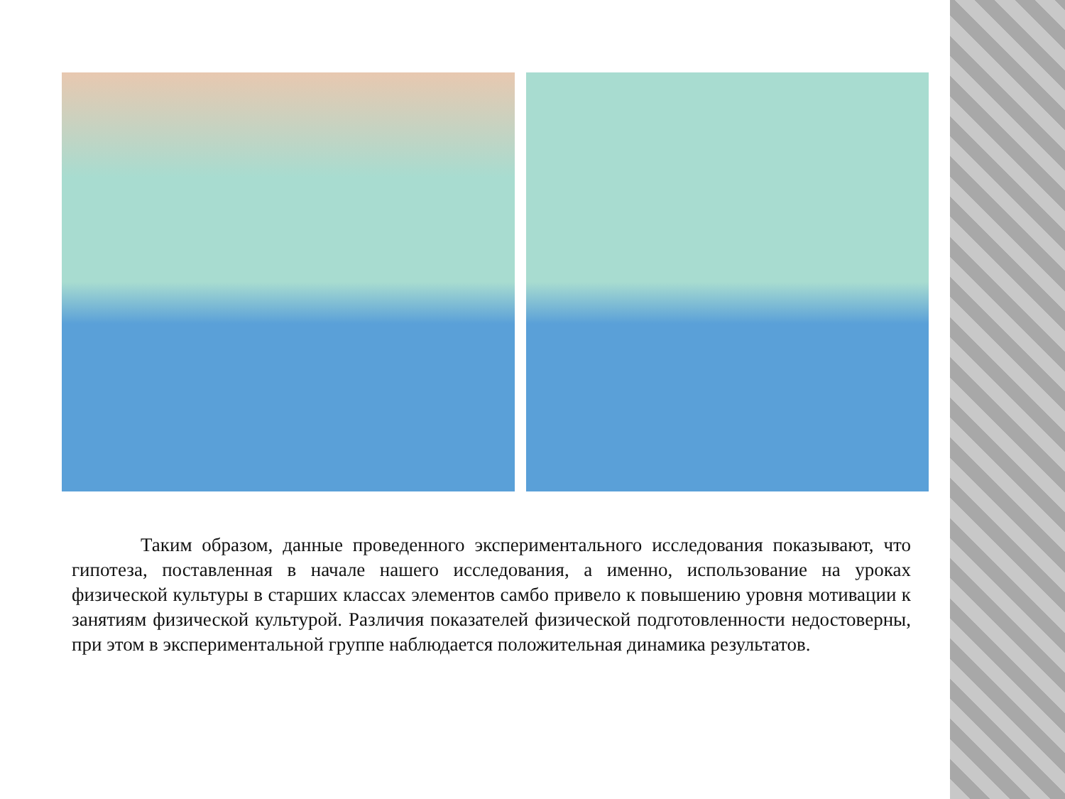Таким образом, данные проведенного экспериментального исследования показывают, что гипотеза, поставленная в начале нашего исследования, а именно, использование на уроках физической культуры в старших классах элементов самбо привело к повышению уровня мотивации к занятиям физической культурой. Различия показателей физической подготовленности недостоверны, при этом в экспериментальной группе наблюдается положительная динамика результатов.